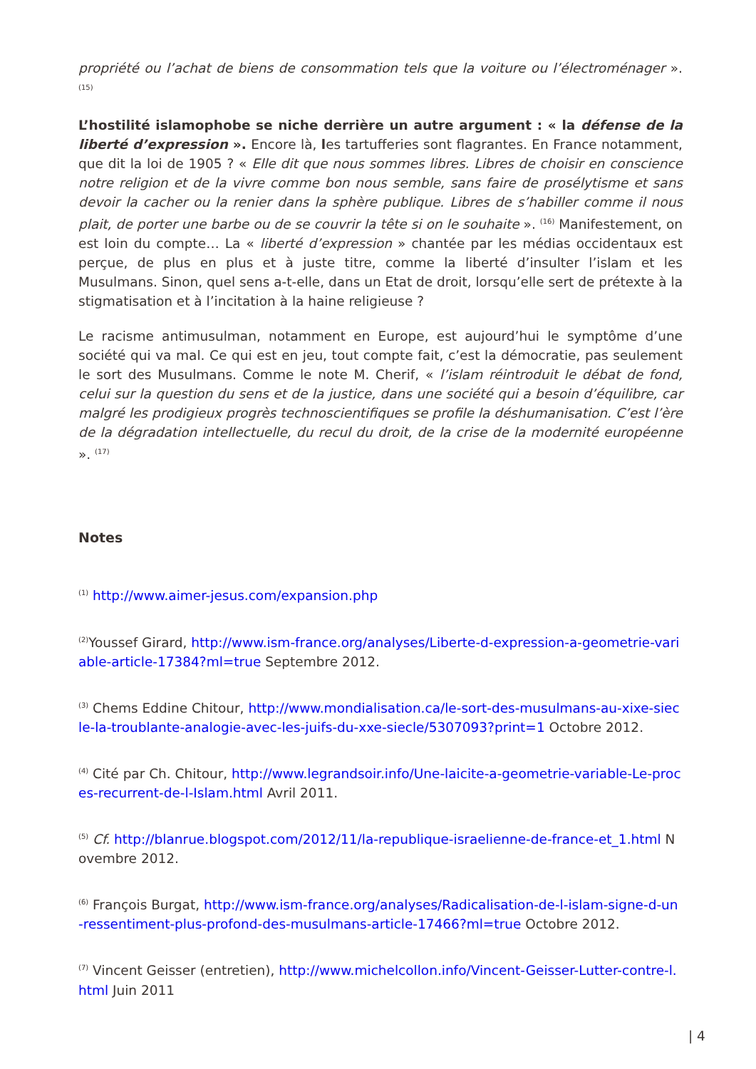propriété ou l’achat de biens de consommation tels que la voiture ou l’électroménager ». <sup>(15)</sup>
L’hostilité islamophobe se niche derrière un autre argument : « la défense de la liberté d’expression ». Encore là, les tartufferies sont flagrantes. En France notamment, que dit la loi de 1905 ? « Elle dit que nous sommes libres. Libres de choisir en conscience notre religion et de la vivre comme bon nous semble, sans faire de prosélytisme et sans devoir la cacher ou la renier dans la sphère publique. Libres de s’habiller comme il nous plait, de porter une barbe ou de se couvrir la tête si on le souhaite ». <sup>(16)</sup> Manifestement, on est loin du compte… La « liberté d’expression » chantée par les médias occidentaux est perçue, de plus en plus et à juste titre, comme la liberté d’insulter l’islam et les Musulmans. Sinon, quel sens a-t-elle, dans un Etat de droit, lorsqu’elle sert de prétexte à la stigmatisation et à l’incitation à la haine religieuse ?
Le racisme antimusulman, notamment en Europe, est aujourd’hui le symptôme d’une société qui va mal. Ce qui est en jeu, tout compte fait, c’est la démocratie, pas seulement le sort des Musulmans. Comme le note M. Cherif, « l’islam réintroduit le débat de fond, celui sur la question du sens et de la justice, dans une société qui a besoin d’équilibre, car malgré les prodigieux progrès technoscientifiques se profile la déshumanisation. C’est l’ère de la dégradation intellectuelle, du recul du droit, de la crise de la modernité européenne ». <sup>(17)</sup>
Notes
<sup>(1)</sup> http://www.aimer-jesus.com/expansion.php
<sup>(2)</sup> Youssef Girard, http://www.ism-france.org/analyses/Liberte-d-expression-a-geometrie-variable-article-17384?ml=true Septembre 2012.
<sup>(3)</sup> Chems Eddine Chitour, http://www.mondialisation.ca/le-sort-des-musulmans-au-xixe-siecle-la-troublante-analogie-avec-les-juifs-du-xxe-siecle/5307093?print=1 Octobre 2012.
<sup>(4)</sup> Cité par Ch. Chitour, http://www.legrandsoir.info/Une-laicite-a-geometrie-variable-Le-proces-recurrent-de-l-Islam.html Avril 2011.
<sup>(5)</sup> Cf. http://blanrue.blogspot.com/2012/11/la-republique-israelienne-de-france-et_1.html Novembre 2012.
<sup>(6)</sup> François Burgat, http://www.ism-france.org/analyses/Radicalisation-de-l-islam-signe-d-un-ressentiment-plus-profond-des-musulmans-article-17466?ml=true Octobre 2012.
<sup>(7)</sup> Vincent Geisser (entretien), http://www.michelcollon.info/Vincent-Geisser-Lutter-contre-l.html Juin 2011
| 4